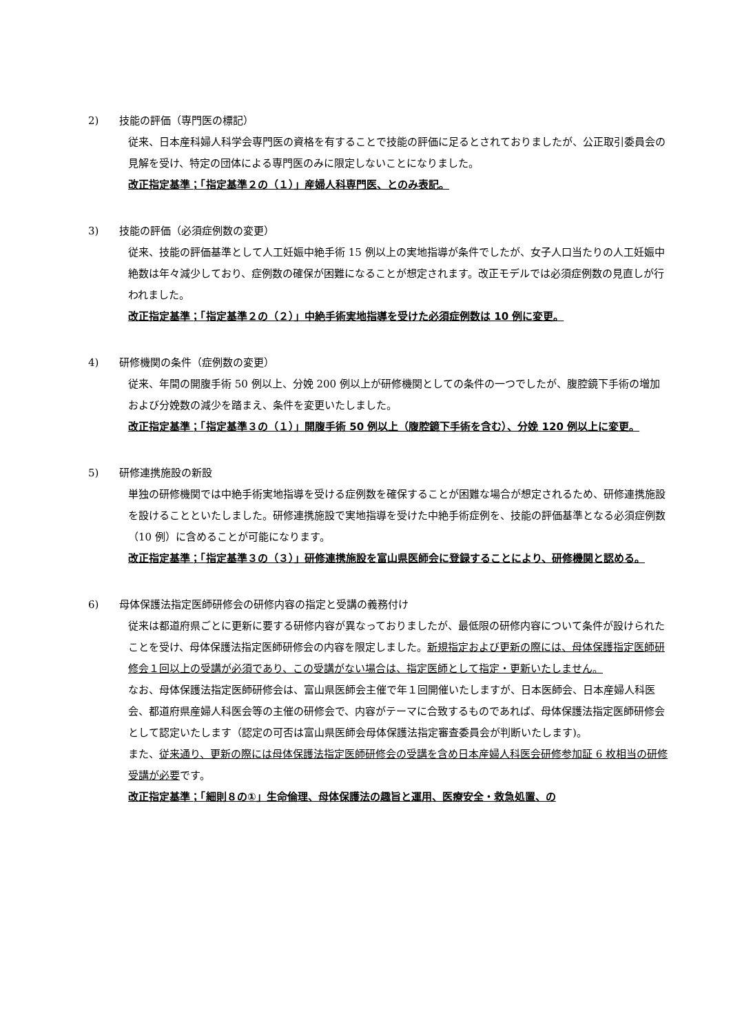2) 技能の評価（専門医の標記）
従来、日本産科婦人科学会専門医の資格を有することで技能の評価に足るとされておりましたが、公正取引委員会の見解を受け、特定の団体による専門医のみに限定しないことになりました。
改正指定基準；「指定基準２の（１）」産婦人科専門医、とのみ表記。
3) 技能の評価（必須症例数の変更）
従来、技能の評価基準として人工妊娠中絶手術 15 例以上の実地指導が条件でしたが、女子人口当たりの人工妊娠中絶数は年々減少しており、症例数の確保が困難になることが想定されます。改正モデルでは必須症例数の見直しが行われました。
改正指定基準；「指定基準２の（２）」中絶手術実地指導を受けた必須症例数は 10 例に変更。
4) 研修機関の条件（症例数の変更）
従来、年間の開腹手術 50 例以上、分娩 200 例以上が研修機関としての条件の一つでしたが、腹腔鏡下手術の増加および分娩数の減少を踏まえ、条件を変更いたしました。
改正指定基準；「指定基準３の（１）」開腹手術 50 例以上（腹腔鏡下手術を含む）、分娩 120 例以上に変更。
5) 研修連携施設の新設
単独の研修機関では中絶手術実地指導を受ける症例数を確保することが困難な場合が想定されるため、研修連携施設を設けることといたしました。研修連携施設で実地指導を受けた中絶手術症例を、技能の評価基準となる必須症例数（10 例）に含めることが可能になります。
改正指定基準；「指定基準３の（３）」研修連携施設を富山県医師会に登録することにより、研修機関と認める。
6) 母体保護法指定医師研修会の研修内容の指定と受講の義務付け
従来は都道府県ごとに更新に要する研修内容が異なっておりましたが、最低限の研修内容について条件が設けられたことを受け、母体保護法指定医師研修会の内容を限定しました。新規指定および更新の際には、母体保護指定医師研修会１回以上の受講が必須であり、この受講がない場合は、指定医師として指定・更新いたしません。
なお、母体保護法指定医師研修会は、富山県医師会主催で年１回開催いたしますが、日本医師会、日本産婦人科医会、都道府県産婦人科医会等の主催の研修会で、内容がテーマに合致するものであれば、母体保護法指定医師研修会として認定いたします（認定の可否は富山県医師会母体保護法指定審査委員会が判断いたします)。
また、従来通り、更新の際には母体保護法指定医師研修会の受講を含め日本産婦人科医会研修参加証 6 枚相当の研修受講が必要です。
改正指定基準；「細則８の①」生命倫理、母体保護法の趣旨と運用、医療安全・救急処置、の